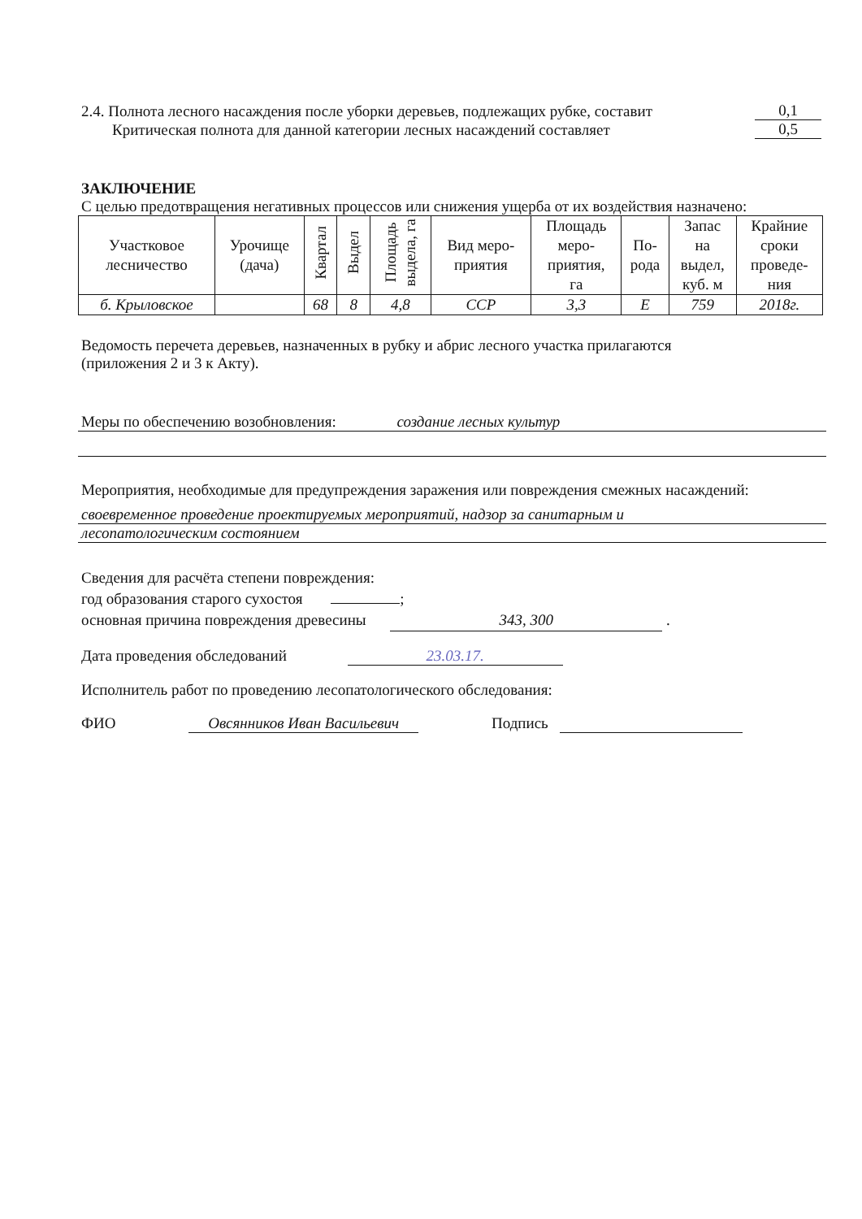2.4. Полнота лесного насаждения после уборки деревьев, подлежащих рубке, составит 0,1
Критическая полнота для данной категории лесных насаждений составляет 0,5
ЗАКЛЮЧЕНИЕ
С целью предотвращения негативных процессов или снижения ущерба от их воздействия назначено:
| Участковое лесничество | Урочище (дача) | Квартал | Выдел | Площадь выдела, га | Вид меро- приятия | Площадь меро- приятия, га | По- рода | Запас на выдел, куб. м | Крайние сроки проведе- ния |
| --- | --- | --- | --- | --- | --- | --- | --- | --- | --- |
| б. Крыловское | | 68 | 8 | 4,8 | ССР | 3,3 | Е | 759 | 2018г. |
Ведомость перечета деревьев, назначенных в рубку и абрис лесного участка прилагаются
(приложения 2 и 3 к Акту).
Меры по обеспечению возобновления: создание лесных культур
Мероприятия, необходимые для предупреждения заражения или повреждения смежных насаждений:
своевременное проведение проектируемых мероприятий, надзор за санитарным и
лесопатологическим состоянием
Сведения для расчёта степени повреждения:
год образования старого сухостоя ;
основная причина повреждения древесины 343, 300 .
Дата проведения обследований 23.03.17.
Исполнитель работ по проведению лесопатологического обследования:
ФИО Овсянников Иван Васильевич Подпись